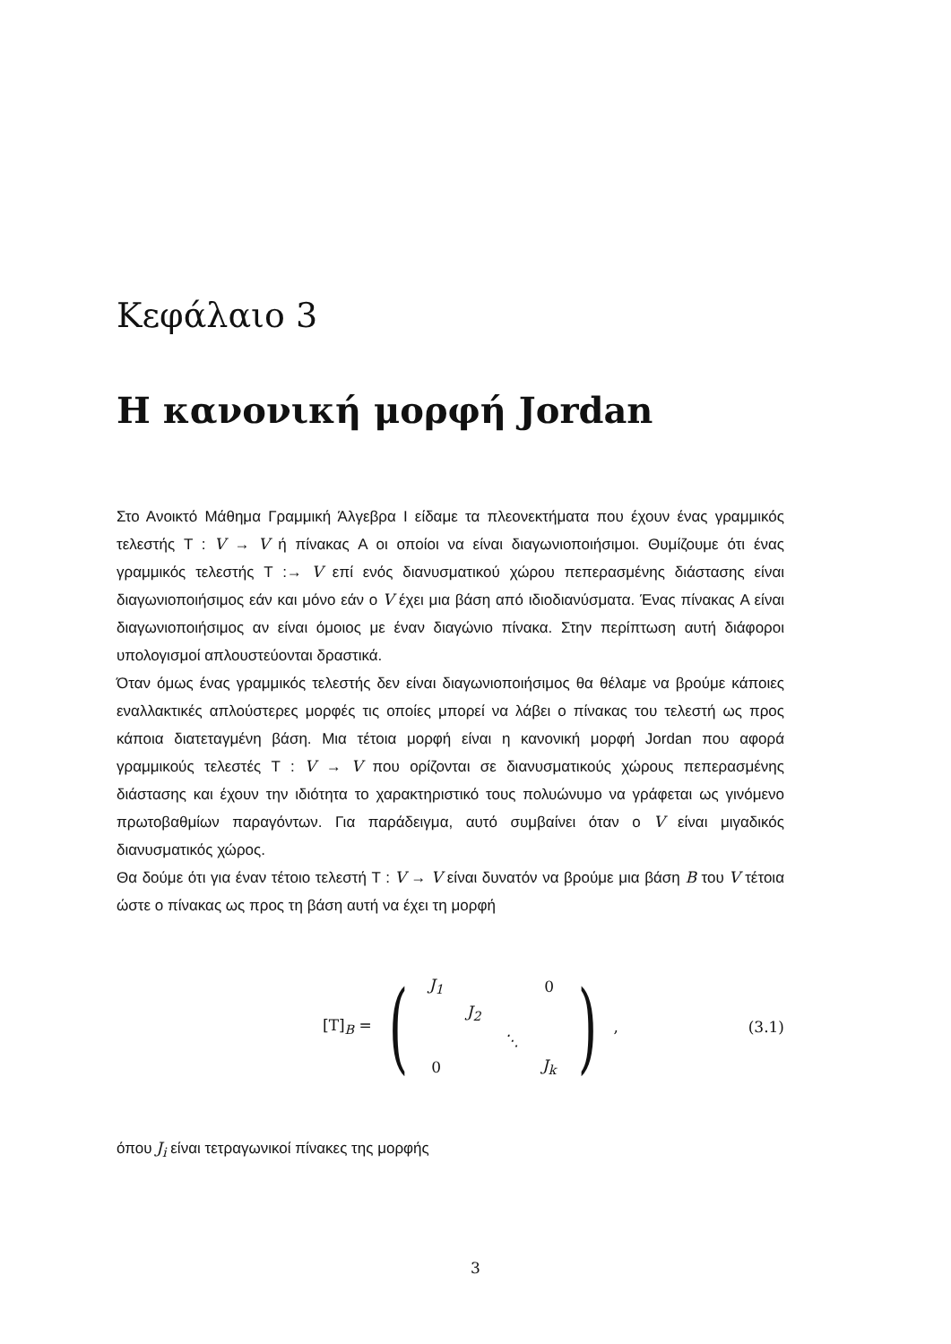Κεφάλαιο 3
Η κανονική μορφή Jordan
Στο Ανοικτό Μάθημα Γραμμική Άλγεβρα Ι είδαμε τα πλεονεκτήματα που έχουν ένας γραμμικός τελεστής T : V → V ή πίνακας A οι οποίοι να είναι διαγωνιοποιήσιμοι. Θυμίζουμε ότι ένας γραμμικός τελεστής T :→ V επί ενός διανυσματικού χώρου πεπερασμένης διάστασης είναι διαγωνιοποιήσιμος εάν και μόνο εάν ο V έχει μια βάση από ιδιοδιανύσματα. Ένας πίνακας A είναι διαγωνιοποιήσιμος αν είναι όμοιος με έναν διαγώνιο πίνακα. Στην περίπτωση αυτή διάφοροι υπολογισμοί απλουστεύονται δραστικά.
Όταν όμως ένας γραμμικός τελεστής δεν είναι διαγωνιοποιήσιμος θα θέλαμε να βρούμε κάποιες εναλλακτικές απλούστερες μορφές τις οποίες μπορεί να λάβει ο πίνακας του τελεστή ως προς κάποια διατεταγμένη βάση. Μια τέτοια μορφή είναι η κανονική μορφή Jordan που αφορά γραμμικούς τελεστές T : V → V που ορίζονται σε διανυσματικούς χώρους πεπερασμένης διάστασης και έχουν την ιδιότητα το χαρακτηριστικό τους πολυώνυμο να γράφεται ως γινόμενο πρωτοβαθμίων παραγόντων. Για παράδειγμα, αυτό συμβαίνει όταν ο V είναι μιγαδικός διανυσματικός χώρος.
Θα δούμε ότι για έναν τέτοιο τελεστή T : V → V είναι δυνατόν να βρούμε μια βάση B του V τέτοια ώστε ο πίνακας ως προς τη βάση αυτή να έχει τη μορφή
[T]<sub>B</sub> =
(
| J<sub>1</sub> | | | 0 |
| | J<sub>2</sub> | | |
| | | ⋱ | |
| 0 | | | J<sub>k</sub> |
)
, (3.1)
όπου J<sub>i</sub> είναι τετραγωνικοί πίνακες της μορφής
3